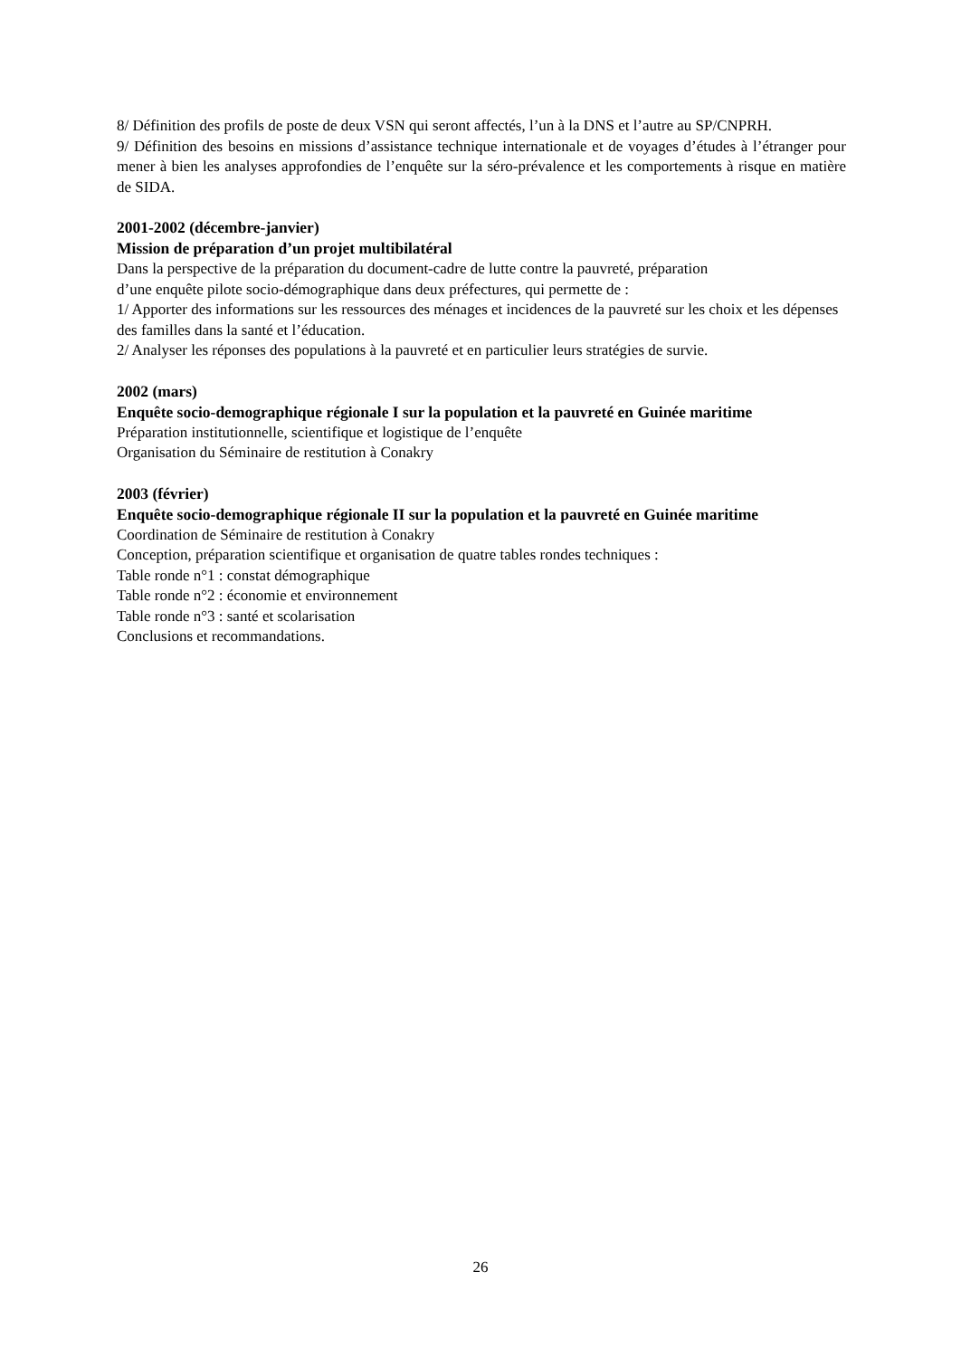8/ Définition des profils de poste de deux VSN qui seront affectés, l’un à la DNS et l’autre au SP/CNPRH.
9/ Définition des besoins en missions d’assistance technique internationale et de voyages d’études à l’étranger pour mener à bien les analyses approfondies de l’enquête sur la séro-prévalence et les comportements à risque en matière de SIDA.
2001-2002 (décembre-janvier)
Mission de préparation d’un projet multibilatéral
Dans la perspective de la préparation du document-cadre de lutte contre la pauvreté, préparation
d’une enquête pilote socio-démographique dans deux préfectures, qui permette de :
1/ Apporter des informations sur les ressources des ménages et incidences de la pauvreté sur les choix et les dépenses des familles dans la santé et l’éducation.
2/ Analyser les réponses des populations à la pauvreté et en particulier leurs stratégies de survie.
2002 (mars)
Enquête socio-demographique régionale I sur la population et la pauvreté en Guinée maritime
Préparation institutionnelle, scientifique et logistique de l’enquête
Organisation du Séminaire de restitution à Conakry
2003 (février)
Enquête socio-demographique régionale II sur la population et la pauvreté en Guinée maritime
Coordination de Séminaire de restitution à Conakry
Conception, préparation scientifique et organisation de quatre tables rondes techniques :
Table ronde n°1 : constat démographique
Table ronde n°2 : économie et environnement
Table ronde n°3 : santé et scolarisation
Conclusions et recommandations.
26